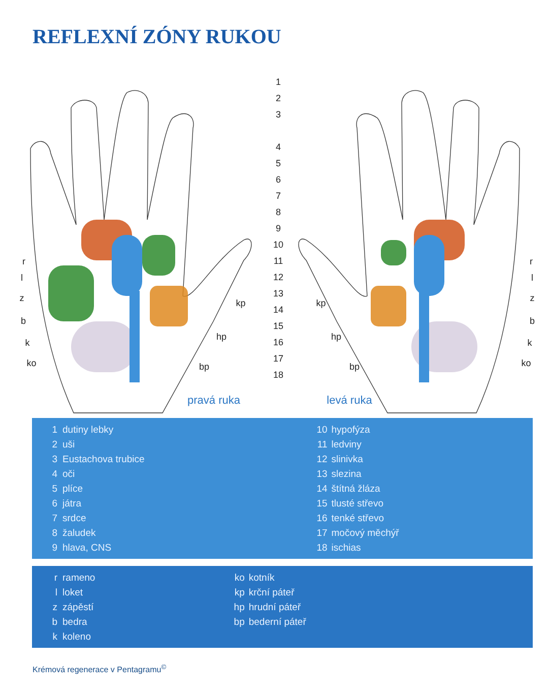REFLEXNÍ ZÓNY RUKOU
1
2
3
4
5
6
7
8
9
10
11
12
13
14
15
16
17
18
r
l
z
b
k
ko
r
l
z
b
k
ko
kp
hp
bp
kp
hp
bp
pravá ruka
levá ruka
| 1 | dutiny lebky | 10 | hypofýza |
| 2 | uši | 11 | ledviny |
| 3 | Eustachova trubice | 12 | slinivka |
| 4 | oči | 13 | slezina |
| 5 | plíce | 14 | štítná žláza |
| 6 | játra | 15 | tlusté střevo |
| 7 | srdce | 16 | tenké střevo |
| 8 | žaludek | 17 | močový měchýř |
| 9 | hlava, CNS | 18 | ischias |
| r | rameno | ko | kotník |
| l | loket | kp | krční páteř |
| z | zápěstí | hp | hrudní páteř |
| b | bedra | bp | bederní páteř |
| k | koleno | | |
Krémová regenerace v Pentagramu<sup>©</sup>